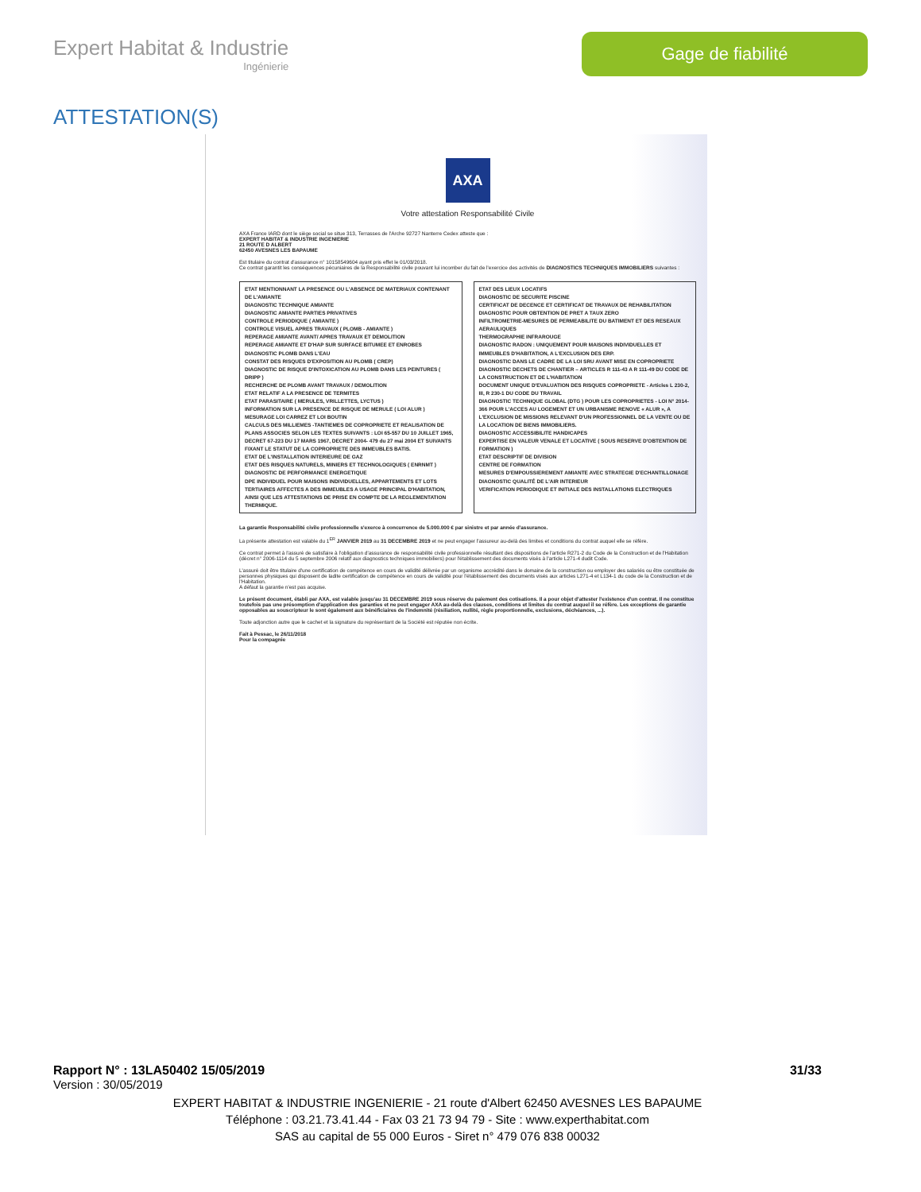Expert Habitat & Industrie
Ingénierie
Gage de fiabilité
ATTESTATION(S)
AXA
Votre attestation Responsabilité Civile
AXA France IARD dont le siège social se situe 313, Terrasses de l'Arche 92727 Nanterre Cedex atteste que :
EXPERT HABITAT & INDUSTRIE INGENIERIE
21 ROUTE D ALBERT
62450 AVESNES LES BAPAUME
Est titulaire du contrat d'assurance n° 10158549604 ayant pris effet le 01/03/2018.
Ce contrat garantit les conséquences pécuniaires de la Responsabilité civile pouvant lui incomber du fait de l'exercice des activités de DIAGNOSTICS TECHNIQUES IMMOBILIERS suivantes :
ETAT MENTIONNANT LA PRESENCE OU L'ABSENCE DE MATERIAUX CONTENANT DE L'AMIANTE
DIAGNOSTIC TECHNIQUE AMIANTE
DIAGNOSTIC AMIANTE PARTIES PRIVATIVES
CONTROLE PERIODIQUE ( AMIANTE )
CONTROLE VISUEL APRES TRAVAUX ( PLOMB - AMIANTE )
REPERAGE AMIANTE AVANT/ APRES TRAVAUX ET DEMOLITION
REPERAGE AMIANTE ET D'HAP SUR SURFACE BITUMEE ET ENROBES
DIAGNOSTIC PLOMB DANS L'EAU
CONSTAT DES RISQUES D'EXPOSITION AU PLOMB ( CREP)
DIAGNOSTIC DE RISQUE D'INTOXICATION AU PLOMB DANS LES PEINTURES ( DRIPP )
RECHERCHE DE PLOMB AVANT TRAVAUX / DEMOLITION
ETAT RELATIF A LA PRESENCE DE TERMITES
ETAT PARASITAIRE ( MERULES, VRILLETTES, LYCTUS )
INFORMATION SUR LA PRESENCE DE RISQUE DE MERULE ( LOI ALUR )
MESURAGE LOI CARREZ ET LOI BOUTIN
CALCULS DES MILLIEMES -TANTIEMES DE COPROPRIETE ET REALISATION DE PLANS ASSOCIES SELON LES TEXTES SUIVANTS : LOI 65-557 DU 10 JUILLET 1965, DECRET 67-223 DU 17 MARS 1967, DECRET 2004- 479 du 27 mai 2004 ET SUIVANTS FIXANT LE STATUT DE LA COPROPRIETE DES IMMEUBLES BATIS.
ETAT DE L'INSTALLATION INTERIEURE DE GAZ
ETAT DES RISQUES NATURELS, MINIERS ET TECHNOLOGIQUES ( ENRNMT )
DIAGNOSTIC DE PERFORMANCE ENERGETIQUE
DPE INDIVIDUEL POUR MAISONS INDIVIDUELLES, APPARTEMENTS ET LOTS TERTIAIRES AFFECTES A DES IMMEUBLES A USAGE PRINCIPAL D'HABITATION, AINSI QUE LES ATTESTATIONS DE PRISE EN COMPTE DE LA REGLEMENTATION THERMIQUE.
ETAT DES LIEUX LOCATIFS
DIAGNOSTIC DE SECURITE PISCINE
CERTIFICAT DE DECENCE ET CERTIFICAT DE TRAVAUX DE REHABILITATION
DIAGNOSTIC POUR OBTENTION DE PRET A TAUX ZERO
INFILTROMETRIE-MESURES DE PERMEABILITE DU BATIMENT ET DES RESEAUX AERAULIQUES
THERMOGRAPHIE INFRAROUGE
DIAGNOSTIC RADON : UNIQUEMENT POUR MAISONS INDIVIDUELLES ET IMMEUBLES D'HABITATION, A L'EXCLUSION DES ERP.
DIAGNOSTIC DANS LE CADRE DE LA LOI SRU AVANT MISE EN COPROPRIETE
DIAGNOSTIC DECHETS DE CHANTIER – ARTICLES R 111-43 A R 111-49 DU CODE DE LA CONSTRUCTION ET DE L'HABITATION
DOCUMENT UNIQUE D'EVALUATION DES RISQUES COPROPRIETE - Articles L 230-2, III, R 230-1 DU CODE DU TRAVAIL
DIAGNOSTIC TECHNIQUE GLOBAL (DTG ) POUR LES COPROPRIETES - LOI N° 2014-366 POUR L'ACCES AU LOGEMENT ET UN URBANISME RENOVE « ALUR », A L'EXCLUSION DE MISSIONS RELEVANT D'UN PROFESSIONNEL DE LA VENTE OU DE LA LOCATION DE BIENS IMMOBILIERS.
DIAGNOSTIC ACCESSIBILITE HANDICAPES
EXPERTISE EN VALEUR VENALE ET LOCATIVE ( SOUS RESERVE D'OBTENTION DE FORMATION )
ETAT DESCRIPTIF DE DIVISION
CENTRE DE FORMATION
MESURES D'EMPOUSSIEREMENT AMIANTE AVEC STRATEGIE D'ECHANTILLONAGE
DIAGNOSTIC QUALITÉ DE L'AIR INTERIEUR
VERIFICATION PERIODIQUE ET INITIALE DES INSTALLATIONS ELECTRIQUES
La garantie Responsabilité civile professionnelle s'exerce à concurrence de 5.000.000 € par sinistre et par année d'assurance.
La présente attestation est valable du 1<sup>ER</sup> JANVIER 2019 au 31 DECEMBRE 2019 et ne peut engager l'assureur au-delà des limites et conditions du contrat auquel elle se réfère.
Ce contrat permet à l'assuré de satisfaire à l'obligation d'assurance de responsabilité civile professionnelle résultant des dispositions de l'article R271-2 du Code de la Construction et de l'Habitation (décret n° 2006-1114 du 5 septembre 2006 relatif aux diagnostics techniques immobiliers) pour l'établissement des documents visés à l'article L271-4 dudit Code.
L'assuré doit être titulaire d'une certification de compétence en cours de validité délivrée par un organisme accrédité dans le domaine de la construction ou employer des salariés ou être constituée de personnes physiques qui disposent de ladite certification de compétence en cours de validité pour l'établissement des documents visés aux articles L271-4 et L134-1 du code de la Construction et de l'Habitation.
A défaut la garantie n'est pas acquise.
Le présent document, établi par AXA, est valable jusqu'au 31 DECEMBRE 2019 sous réserve du paiement des cotisations. Il a pour objet d'attester l'existence d'un contrat. Il ne constitue toutefois pas une présomption d'application des garanties et ne peut engager AXA au-delà des clauses, conditions et limites du contrat auquel il se réfère. Les exceptions de garantie opposables au souscripteur le sont également aux bénéficiaires de l'indemnité (résiliation, nullité, règle proportionnelle, exclusions, déchéances, ...).
Toute adjonction autre que le cachet et la signature du représentant de la Société est réputée non écrite.
Fait à Pessac, le 26/11/2018
Pour la compagnie
Rapport N° : 13LA50402 15/05/2019 31/33
Version : 30/05/2019
EXPERT HABITAT & INDUSTRIE INGENIERIE - 21 route d'Albert 62450 AVESNES LES BAPAUME
Téléphone : 03.21.73.41.44 - Fax 03 21 73 94 79 - Site : www.experthabitat.com
SAS au capital de 55 000 Euros - Siret n° 479 076 838 00032